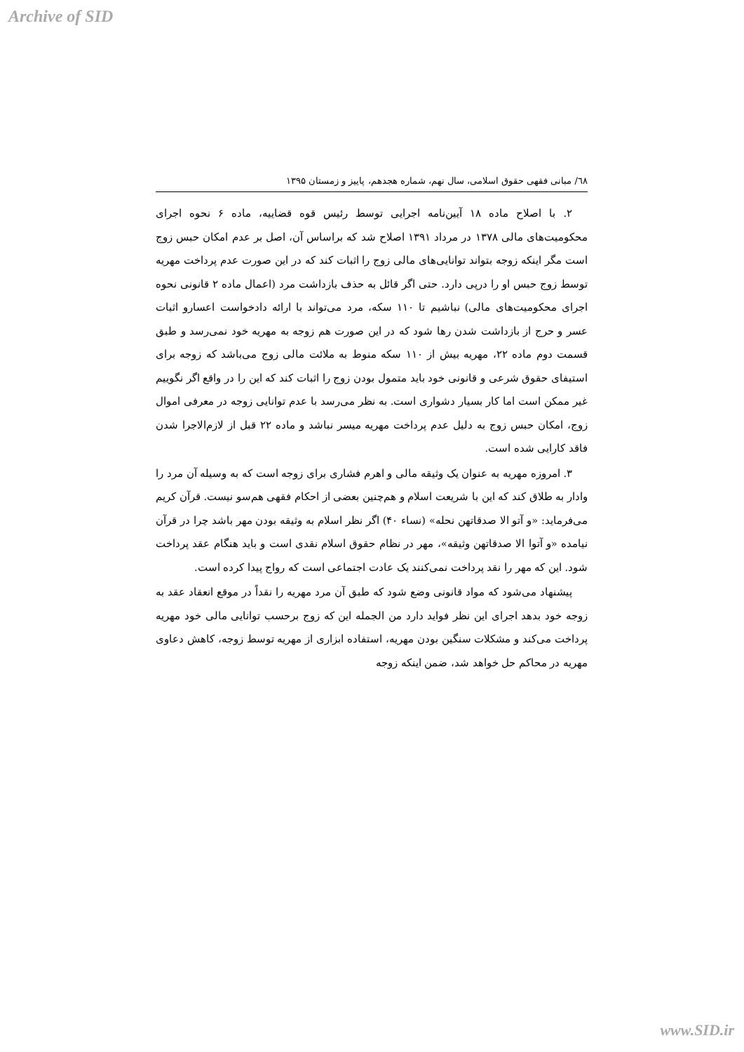Archive of SID
٦٨/ مبانی فقهی حقوق اسلامی، سال نهم، شماره هجدهم، پاییز و زمستان ۱۳۹۵
۲. با اصلاح ماده ۱۸ آیین‌نامه اجرایی توسط رئیس قوه قضاییه، ماده ۶ نحوه اجرای محکومیت‌های مالی ۱۳۷۸ در مرداد ۱۳۹۱ اصلاح شد که براساس آن، اصل بر عدم امکان حبس زوج است مگر اینکه زوجه بتواند توانایی‌های مالی زوج را اثبات کند که در این صورت عدم پرداخت مهریه توسط زوج حبس او را درپی دارد. حتی اگر قائل به حذف بازداشت مرد (اعمال ماده ۲ قانونی نحوه اجرای محکومیت‌های مالی) نباشیم تا ۱۱۰ سکه، مرد می‌تواند با ارائه دادخواست اعسارو اثبات عسر و حرج از بازداشت شدن رها شود که در این صورت هم زوجه به مهریه خود نمی‌رسد و طبق قسمت دوم ماده ۲۲، مهریه بیش از ۱۱۰ سکه منوط به ملائت مالی زوج می‌باشد که زوجه برای استیفای حقوق شرعی و قانونی خود باید متمول بودن زوج را اثبات کند که این را در واقع اگر نگوییم غیر ممکن است اما کار بسیار دشواری است. به نظر می‌رسد با عدم توانایی زوجه در معرفی اموال زوج، امکان حبس زوج به دلیل عدم پرداخت مهریه میسر نباشد و ماده ۲۲ قبل از لازم‌الاجرا شدن فاقد کارایی شده است.
۳. امروزه مهریه به عنوان یک وثیقه مالی و اهرم فشاری برای زوجه است که به وسیله آن مرد را وادار به طلاق کند که این با شریعت اسلام و هم‌چنین بعضی از احکام فقهی هم‌سو نیست. قرآن کریم می‌فرماید: «و آتو الا صدقاتهن نحله» (نساء ۴۰) اگر نظر اسلام به وثیقه بودن مهر باشد چرا در قرآن نیامده «و آتوا الا صدقاتهن وثیقه»، مهر در نظام حقوق اسلام نقدی است و باید هنگام عقد پرداخت شود. این که مهر را نقد پرداخت نمی‌کنند یک عادت اجتماعی است که رواج پیدا کرده است.
پیشنهاد می‌شود که مواد قانونی وضع شود که طبق آن مرد مهریه را نقداً در موقع انعقاد عقد به زوجه خود بدهد اجرای این نظر فواید دارد من الجمله این که زوج برحسب توانایی مالی خود مهریه پرداخت می‌کند و مشکلات سنگین بودن مهریه، استفاده ابزاری از مهریه توسط زوجه، کاهش دعاوی مهریه در محاکم حل خواهد شد، ضمن اینکه زوجه
www.SID.ir